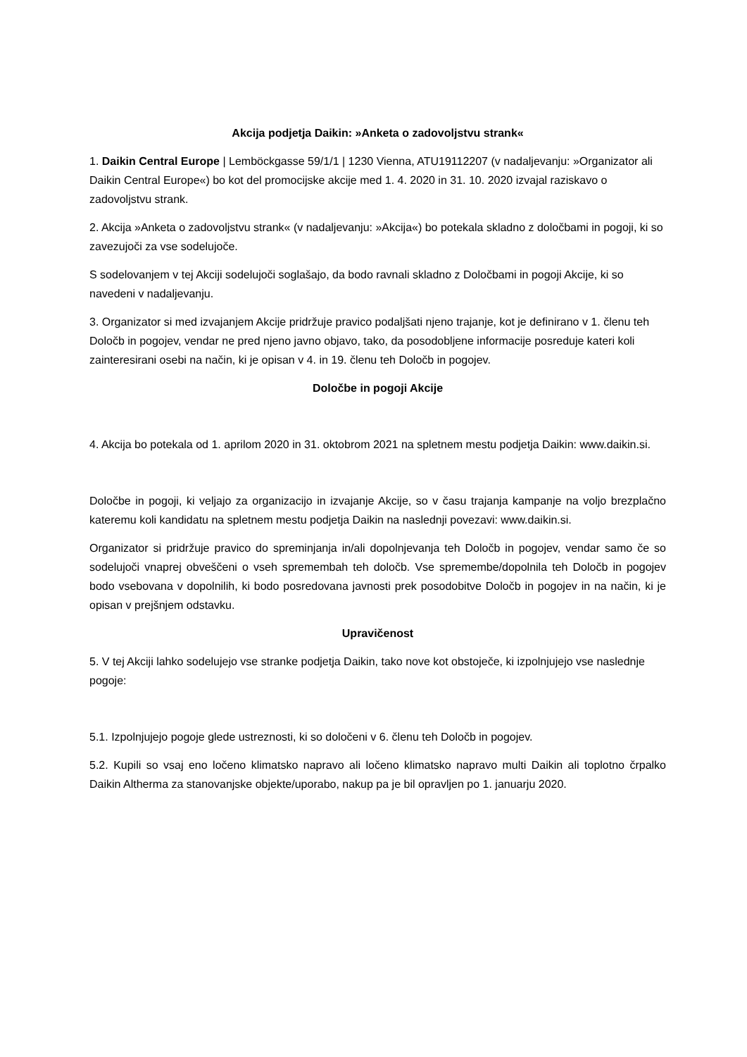Akcija podjetja Daikin: »Anketa o zadovoljstvu strank«
1. Daikin Central Europe | Lemböckgasse 59/1/1 | 1230 Vienna, ATU19112207 (v nadaljevanju: »Organizator ali Daikin Central Europe«) bo kot del promocijske akcije med 1. 4. 2020 in 31. 10. 2020 izvajal raziskavo o zadovoljstvu strank.
2. Akcija »Anketa o zadovoljstvu strank« (v nadaljevanju: »Akcija«) bo potekala skladno z določbami in pogoji, ki so zavezujoči za vse sodelujoče.
S sodelovanjem v tej Akciji sodelujoči soglašajo, da bodo ravnali skladno z Določbami in pogoji Akcije, ki so navedeni v nadaljevanju.
3. Organizator si med izvajanjem Akcije pridržuje pravico podaljšati njeno trajanje, kot je definirano v 1. členu teh Določb in pogojev, vendar ne pred njeno javno objavo, tako, da posodobljene informacije posreduje kateri koli zainteresirani osebi na način, ki je opisan v 4. in 19. členu teh Določb in pogojev.
Določbe in pogoji Akcije
4. Akcija bo potekala od 1. aprilom 2020 in 31. oktobrom 2021 na spletnem mestu podjetja Daikin: www.daikin.si.
Določbe in pogoji, ki veljajo za organizacijo in izvajanje Akcije, so v času trajanja kampanje na voljo brezplačno kateremu koli kandidatu na spletnem mestu podjetja Daikin na naslednji povezavi: www.daikin.si.
Organizator si pridržuje pravico do spreminjanja in/ali dopolnjevanja teh Določb in pogojev, vendar samo če so sodelujoči vnaprej obveščeni o vseh spremembah teh določb. Vse spremembe/dopolnila teh Določb in pogojev bodo vsebovana v dopolnilih, ki bodo posredovana javnosti prek posodobitve Določb in pogojev in na način, ki je opisan v prejšnjem odstavku.
Upravičenost
5. V tej Akciji lahko sodelujejo vse stranke podjetja Daikin, tako nove kot obstoječe, ki izpolnjujejo vse naslednje pogoje:
5.1. Izpolnjujejo pogoje glede ustreznosti, ki so določeni v 6. členu teh Določb in pogojev.
5.2. Kupili so vsaj eno ločeno klimatsko napravo ali ločeno klimatsko napravo multi Daikin ali toplotno črpalko Daikin Altherma za stanovanjske objekte/uporabo, nakup pa je bil opravljen po 1. januarju 2020.